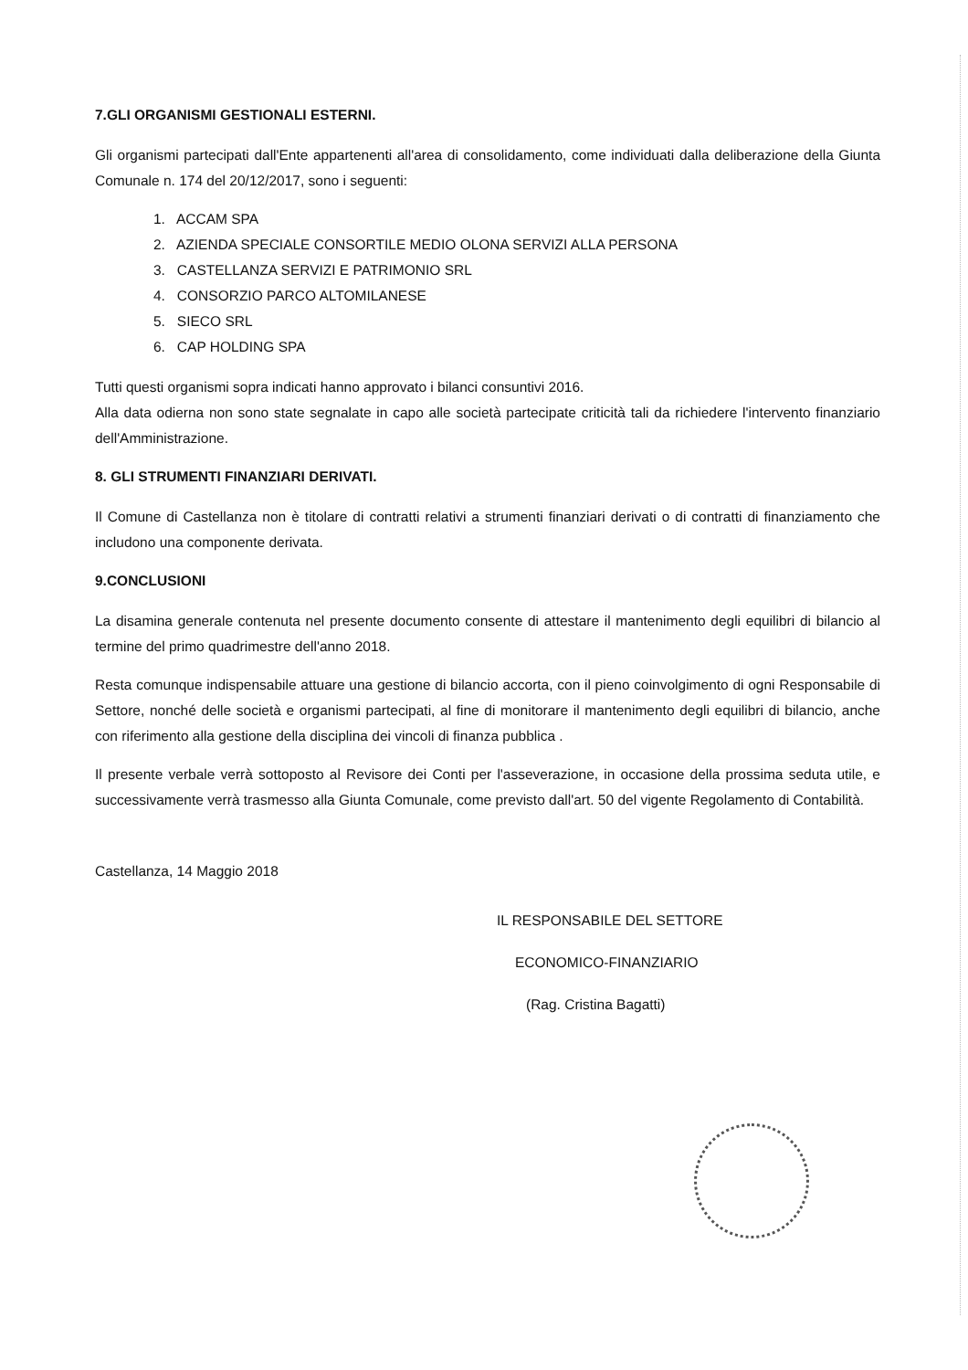7.GLI ORGANISMI GESTIONALI ESTERNI.
Gli organismi partecipati dall'Ente appartenenti all'area di consolidamento, come individuati dalla deliberazione della Giunta Comunale n. 174 del 20/12/2017, sono i seguenti:
1. ACCAM SPA
2. AZIENDA SPECIALE CONSORTILE MEDIO OLONA SERVIZI ALLA PERSONA
3. CASTELLANZA SERVIZI E PATRIMONIO SRL
4. CONSORZIO PARCO ALTOMILANESE
5. SIECO SRL
6. CAP HOLDING SPA
Tutti questi organismi sopra indicati hanno approvato i bilanci consuntivi 2016.
Alla data odierna non sono state segnalate in capo alle società partecipate criticità tali da richiedere l'intervento finanziario dell'Amministrazione.
8. GLI STRUMENTI FINANZIARI DERIVATI.
Il Comune di Castellanza non è titolare di contratti relativi a strumenti finanziari derivati o di contratti di finanziamento che includono una componente derivata.
9.CONCLUSIONI
La disamina generale contenuta nel presente documento consente di attestare il mantenimento degli equilibri di bilancio al termine del primo quadrimestre dell'anno 2018.
Resta comunque indispensabile attuare una gestione di bilancio accorta, con il pieno coinvolgimento di ogni Responsabile di Settore, nonché delle società e organismi partecipati, al fine di monitorare il mantenimento degli equilibri di bilancio, anche con riferimento alla gestione della disciplina dei vincoli di finanza pubblica .
Il presente verbale verrà sottoposto al Revisore dei Conti per l'asseverazione, in occasione della prossima seduta utile, e successivamente verrà trasmesso alla Giunta Comunale, come previsto dall'art. 50 del vigente Regolamento di Contabilità.
Castellanza, 14 Maggio 2018
IL RESPONSABILE DEL SETTORE
ECONOMICO-FINANZIARIO
(Rag. Cristina Bagatti)